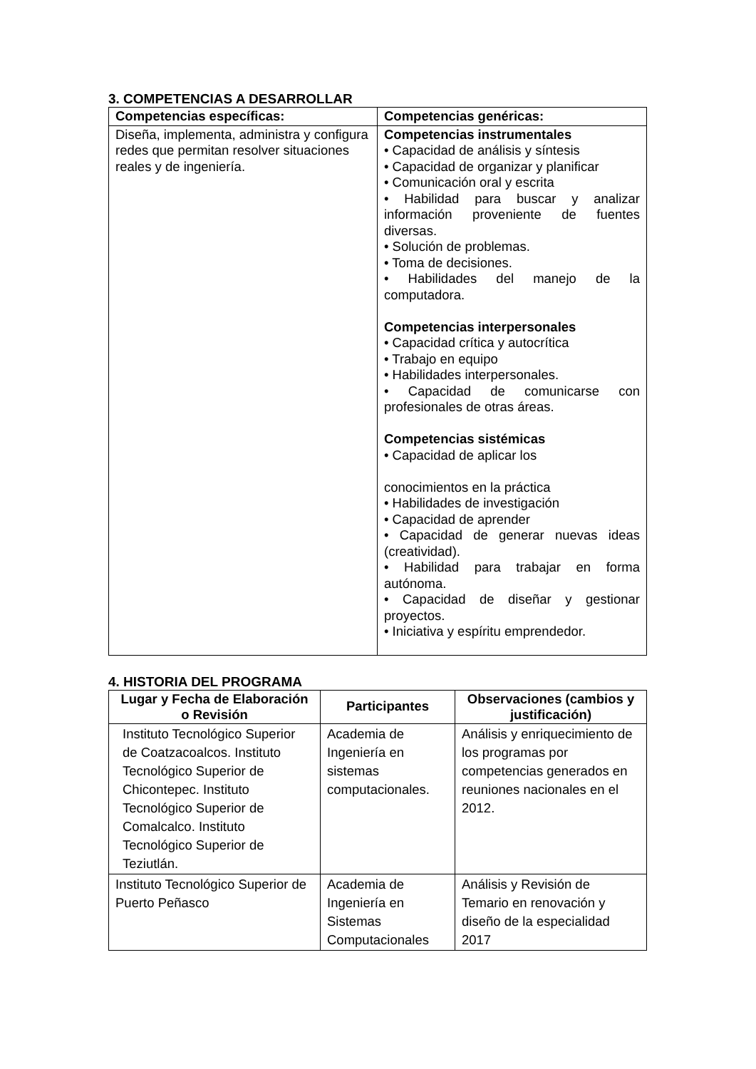3. COMPETENCIAS A DESARROLLAR
| Competencias específicas: | Competencias genéricas: |
| --- | --- |
| Diseña, implementa, administra y configura redes que permitan resolver situaciones reales y de ingeniería. | Competencias instrumentales • Capacidad de análisis y síntesis • Capacidad de organizar y planificar • Comunicación oral y escrita • Habilidad para buscar y analizar información proveniente de fuentes diversas. • Solución de problemas. • Toma de decisiones. • Habilidades del manejo de la computadora. Competencias interpersonales • Capacidad crítica y autocrítica • Trabajo en equipo • Habilidades interpersonales. • Capacidad de comunicarse con profesionales de otras áreas. Competencias sistémicas • Capacidad de aplicar los conocimientos en la práctica • Habilidades de investigación • Capacidad de aprender • Capacidad de generar nuevas ideas (creatividad). • Habilidad para trabajar en forma autónoma. • Capacidad de diseñar y gestionar proyectos. • Iniciativa y espíritu emprendedor. |
4. HISTORIA DEL PROGRAMA
| Lugar y Fecha de Elaboración o Revisión | Participantes | Observaciones (cambios y justificación) |
| --- | --- | --- |
| Instituto Tecnológico Superior de Coatzacoalcos. Instituto Tecnológico Superior de Chicontepec. Instituto Tecnológico Superior de Comalcalco. Instituto Tecnológico Superior de Teziutlán. | Academia de Ingeniería en sistemas computacionales. | Análisis y enriquecimiento de los programas por competencias generados en reuniones nacionales en el 2012. |
| Instituto Tecnológico Superior de Puerto Peñasco | Academia de Ingeniería en Sistemas Computacionales | Análisis y Revisión de Temario en renovación y diseño de la especialidad 2017 |